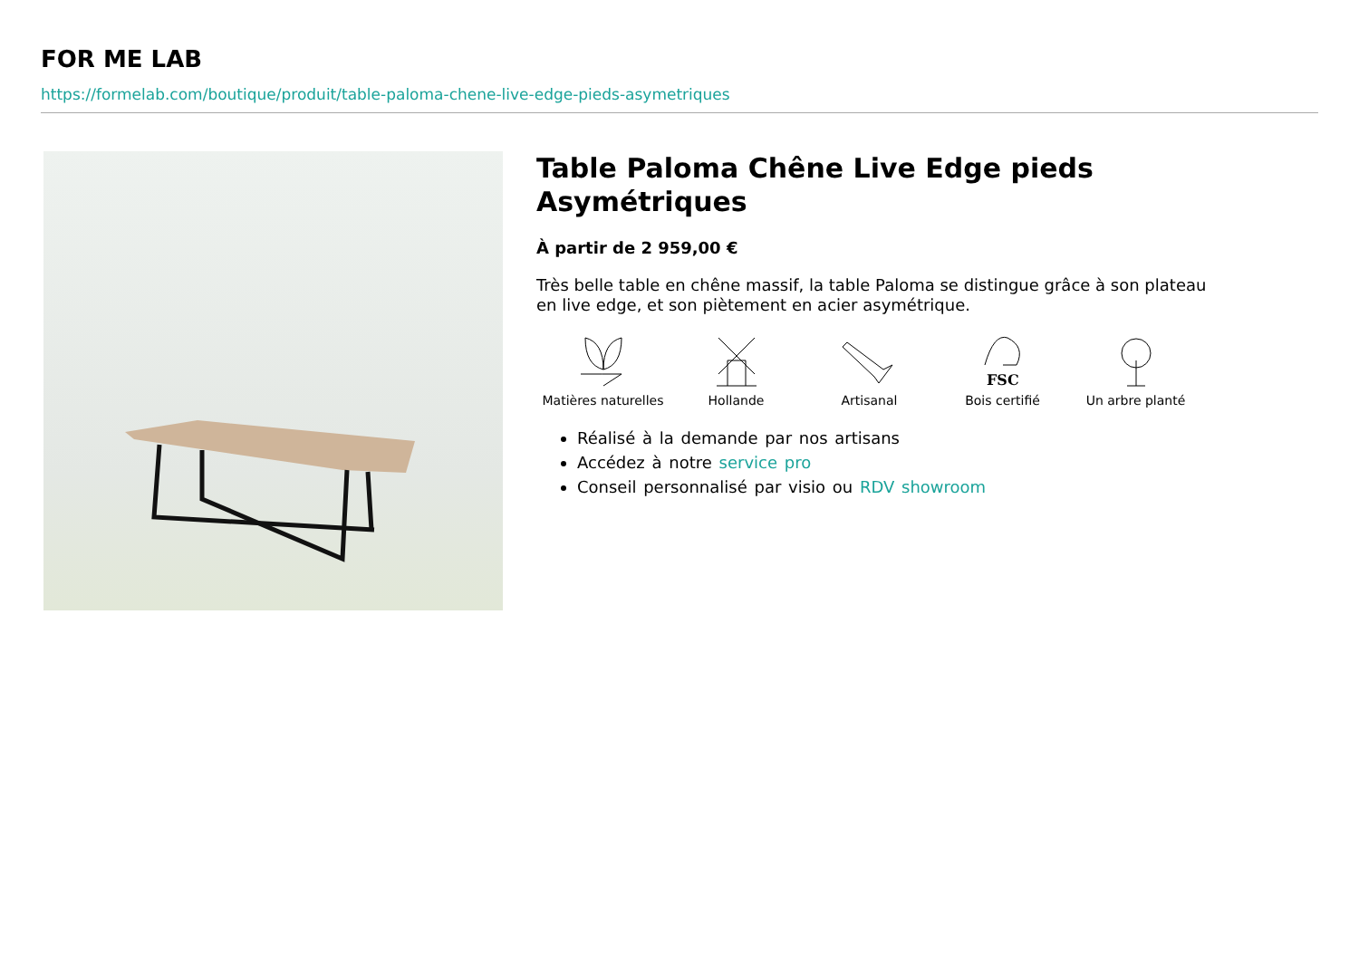FOR ME LAB
https://formelab.com/boutique/produit/table-paloma-chene-live-edge-pieds-asymetriques
Table Paloma Chêne Live Edge pieds Asymétriques
À partir de 2 959,00 €
Très belle table en chêne massif, la table Paloma se distingue grâce à son plateau en live edge, et son piètement en acier asymétrique.
Matières naturelles
Hollande Artisanal
FSC
Bois certifié
Un arbre planté
Réalisé à la demande par nos artisans
Accédez à notre service pro
Conseil personnalisé par visio ou RDV showroom